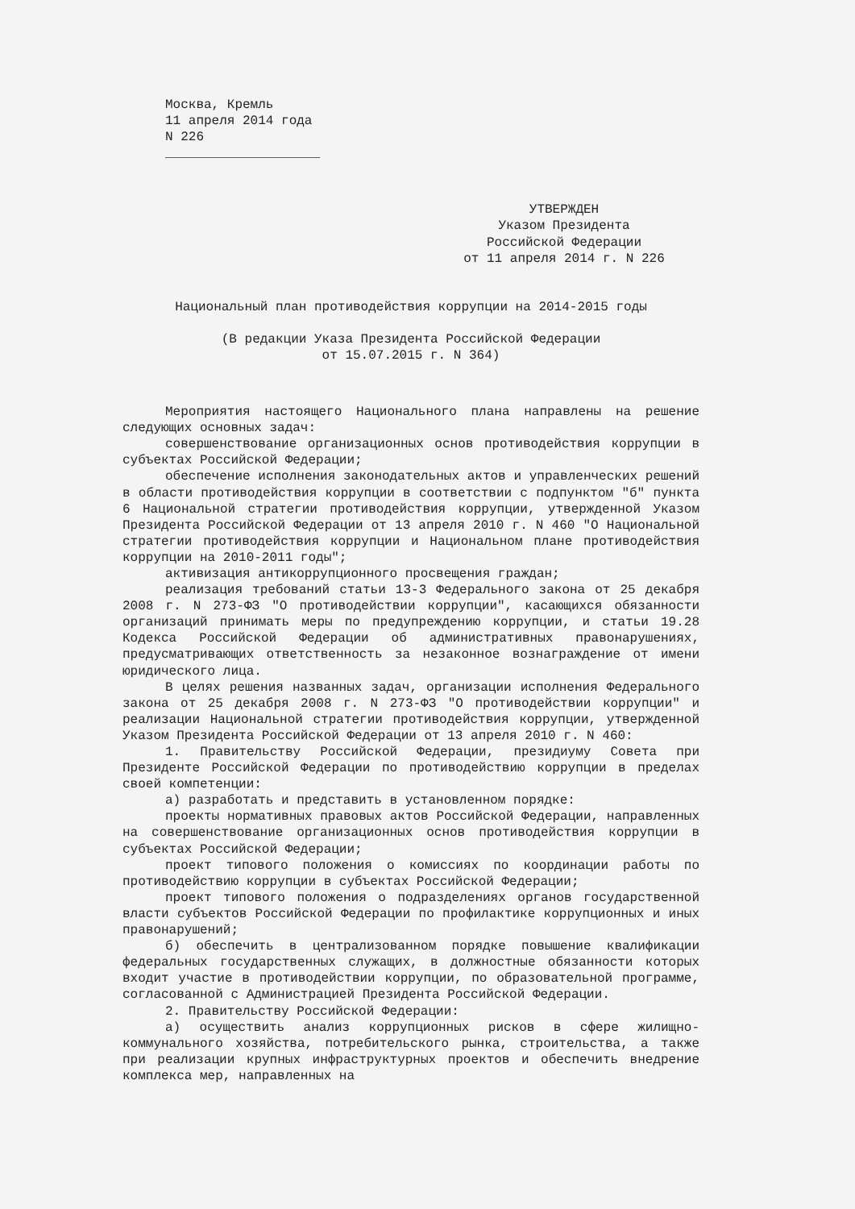Москва, Кремль
11 апреля 2014 года
N 226
____________________
УТВЕРЖДЕН
Указом Президента
Российской Федерации
от 11 апреля 2014 г. N 226
Национальный план противодействия коррупции на 2014-2015 годы
(В редакции Указа Президента Российской Федерации
от 15.07.2015 г. N 364)
Мероприятия настоящего Национального плана направлены на решение следующих основных задач:
совершенствование организационных основ противодействия коррупции в субъектах Российской Федерации;
обеспечение исполнения законодательных актов и управленческих решений в области противодействия коррупции в соответствии с подпунктом "б" пункта 6 Национальной стратегии противодействия коррупции, утвержденной Указом Президента Российской Федерации от 13 апреля 2010 г. N 460 "О Национальной стратегии противодействия коррупции и Национальном плане противодействия коррупции на 2010-2011 годы";
активизация антикоррупционного просвещения граждан;
реализация требований статьи 13-3 Федерального закона от 25 декабря 2008 г. N 273-ФЗ "О противодействии коррупции", касающихся обязанности организаций принимать меры по предупреждению коррупции, и статьи 19.28 Кодекса Российской Федерации об административных правонарушениях, предусматривающих ответственность за незаконное вознаграждение от имени юридического лица.
В целях решения названных задач, организации исполнения Федерального закона от 25 декабря 2008 г. N 273-ФЗ "О противодействии коррупции" и реализации Национальной стратегии противодействия коррупции, утвержденной Указом Президента Российской Федерации от 13 апреля 2010 г. N 460:
1. Правительству Российской Федерации, президиуму Совета при Президенте Российской Федерации по противодействию коррупции в пределах своей компетенции:
а) разработать и представить в установленном порядке:
проекты нормативных правовых актов Российской Федерации, направленных на совершенствование организационных основ противодействия коррупции в субъектах Российской Федерации;
проект типового положения о комиссиях по координации работы по противодействию коррупции в субъектах Российской Федерации;
проект типового положения о подразделениях органов государственной власти субъектов Российской Федерации по профилактике коррупционных и иных правонарушений;
б) обеспечить в централизованном порядке повышение квалификации федеральных государственных служащих, в должностные обязанности которых входит участие в противодействии коррупции, по образовательной программе, согласованной с Администрацией Президента Российской Федерации.
2. Правительству Российской Федерации:
а) осуществить анализ коррупционных рисков в сфере жилищно-коммунального хозяйства, потребительского рынка, строительства, а также при реализации крупных инфраструктурных проектов и обеспечить внедрение комплекса мер, направленных на